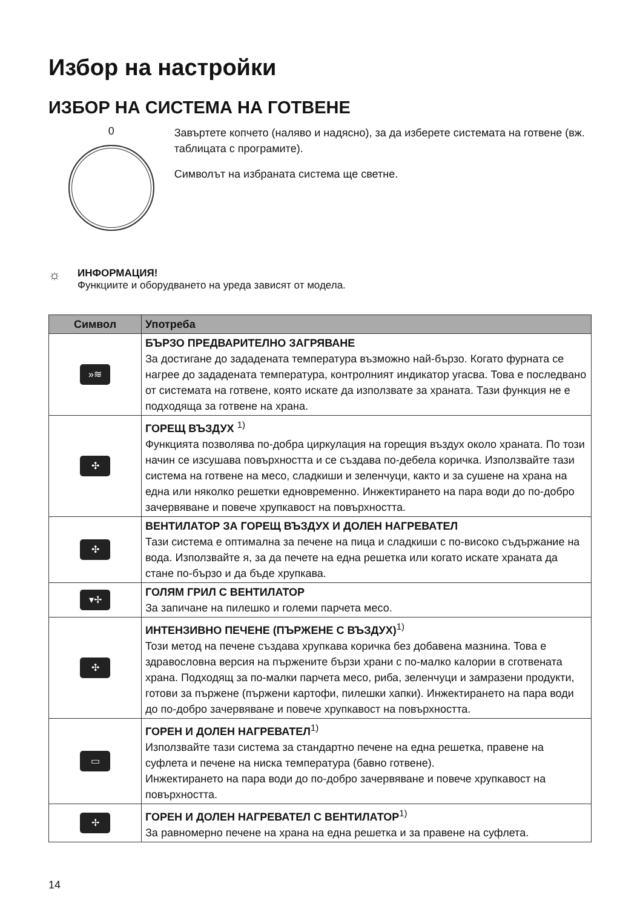Избор на настройки
ИЗБОР НА СИСТЕМА НА ГОТВЕНЕ
0
Завъртете копчето (наляво и надясно), за да изберете системата на готвене (вж. таблицата с програмите).
Символът на избраната система ще светне.
☼
ИНФОРМАЦИЯ!
Функциите и оборудването на уреда зависят от модела.
| Символ | Употреба |
| --- | --- |
| »≋ | БЪРЗО ПРЕДВАРИТЕЛНО ЗАГРЯВАНЕ За достигане до зададената температура възможно най-бързо. Когато фурната се нагрее до зададената температура, контролният индикатор угасва. Това е последвано от системата на готвене, която искате да използвате за храната. Тази функция не е подходяща за готвене на храна. |
| ✣ | ГОРЕЩ ВЪЗДУХ <sup>1)</sup> Функцията позволява по-добра циркулация на горещия въздух около храната. По този начин се изсушава повърхността и се създава по-дебела коричка. Използвайте тази система на готвене на месо, сладкиши и зеленчуци, както и за сушене на храна на една или няколко решетки едновременно. Инжектирането на пара води до по-добро зачервяване и повече хрупкавост на повърхността. |
| ✣ | ВЕНТИЛАТОР ЗА ГОРЕЩ ВЪЗДУХ И ДОЛЕН НАГРЕВАТЕЛ Тази система е оптимална за печене на пица и сладкиши с по-високо съдържание на вода. Използвайте я, за да печете на една решетка или когато искате храната да стане по-бързо и да бъде хрупкава. |
| ▾✢ | ГОЛЯМ ГРИЛ С ВЕНТИЛАТОР За запичане на пилешко и големи парчета месо. |
| ✣ | ИНТЕНЗИВНО ПЕЧЕНЕ (ПЪРЖЕНЕ С ВЪЗДУХ)<sup>1)</sup> Този метод на печене създава хрупкава коричка без добавена мазнина. Това е здравословна версия на пържените бързи храни с по-малко калории в сготвената храна. Подходящ за по-малки парчета месо, риба, зеленчуци и замразени продукти, готови за пържене (пържени картофи, пилешки хапки). Инжектирането на пара води до по-добро зачервяване и повече хрупкавост на повърхността. |
| ▭ | ГОРЕН И ДОЛЕН НАГРЕВАТЕЛ<sup>1)</sup> Използвайте тази система за стандартно печене на една решетка, правене на суфлета и печене на ниска температура (бавно готвене). Инжектирането на пара води до по-добро зачервяване и повече хрупкавост на повърхността. |
| ✢ | ГОРЕН И ДОЛЕН НАГРЕВАТЕЛ С ВЕНТИЛАТОР<sup>1)</sup> За равномерно печене на храна на една решетка и за правене на суфлета. |
14